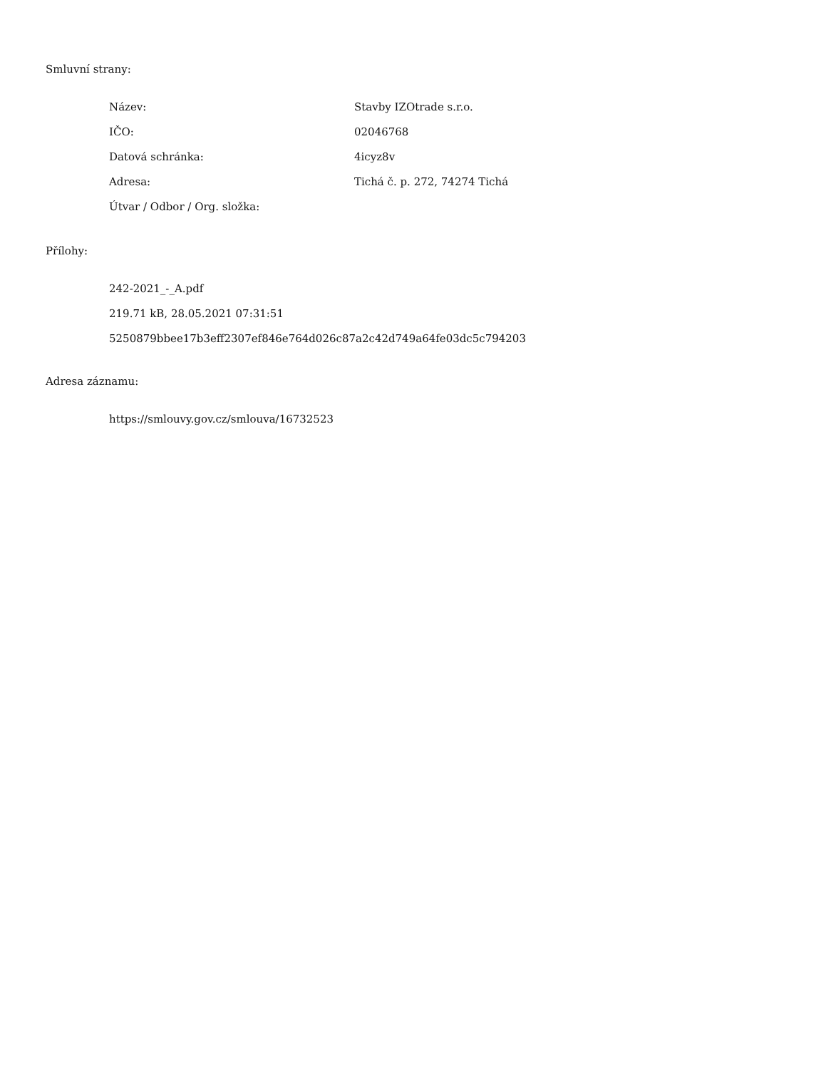Smluvní strany:
| Název: | Stavby IZOtrade s.r.o. |
| IČO: | 02046768 |
| Datová schránka: | 4icyz8v |
| Adresa: | Tichá č. p. 272, 74274 Tichá |
| Útvar / Odbor / Org. složka: | |
Přílohy:
242-2021_-_A.pdf
219.71 kB, 28.05.2021 07:31:51
5250879bbee17b3eff2307ef846e764d026c87a2c42d749a64fe03dc5c794203
Adresa záznamu:
https://smlouvy.gov.cz/smlouva/16732523